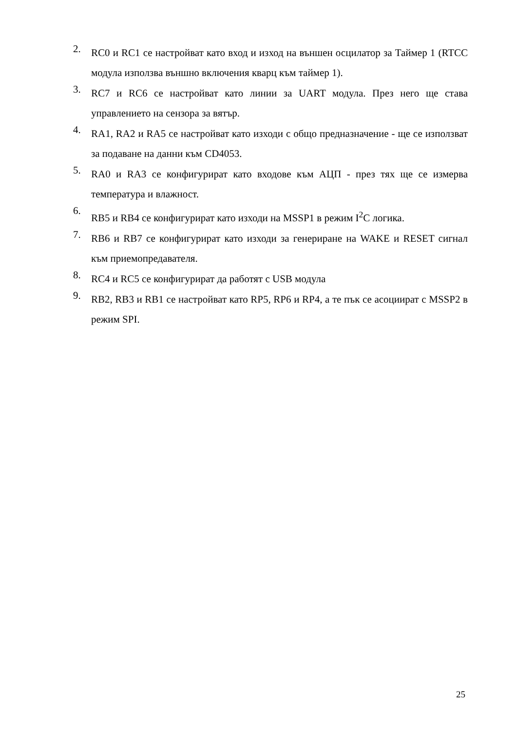2.
RC0 и RC1 се настройват като вход и изход на външен осцилатор за Таймер 1 (RTCC модула използва външно включения кварц към таймер 1).
3.
RC7 и RC6 се настройват като линии за UART модула. През него ще става управлението на сензора за вятър.
4.
RA1, RA2 и RA5 се настройват като изходи с общо предназначение - ще се използват за подаване на данни към CD4053.
5.
RA0 и RA3 се конфигурират като входове към АЦП - през тях ще се измерва температура и влажност.
6.
RB5 и RB4 се конфигурират като изходи на MSSP1 в режим I<sup>2</sup>C логика.
7.
RB6 и RB7 се конфигурират като изходи за генериране на WAKE и RESET сигнал към приемопредавателя.
8.
RC4 и RC5 се конфигурират да работят с USB модула
9.
RB2, RB3 и RB1 се настройват като RP5, RP6 и RP4, а те пък се асоциират с MSSP2 в режим SPI.
25